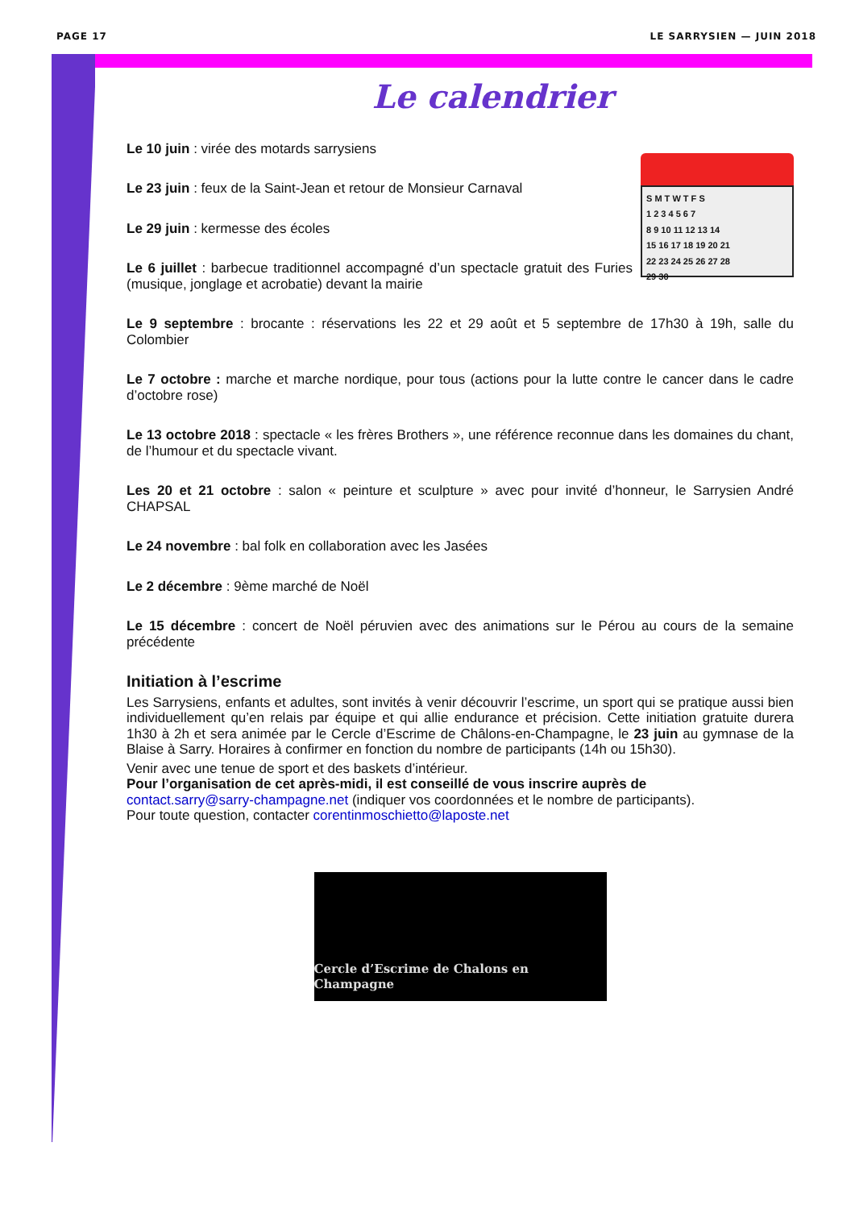PAGE 17 LE SARRYSIEN — JUIN 2018
Le calendrier
S M T W T F S
1 2 3 4 5 6 7
8 9 10 11 12 13 14
15 16 17 18 19 20 21
22 23 24 25 26 27 28
29 30
Le 10 juin : virée des motards sarrysiens
Le 23 juin : feux de la Saint-Jean et retour de Monsieur Carnaval
Le 29 juin : kermesse des écoles
Le 6 juillet : barbecue traditionnel accompagné d’un spectacle gratuit des Furies (musique, jonglage et acrobatie) devant la mairie
Le 9 septembre : brocante : réservations les 22 et 29 août et 5 septembre de 17h30 à 19h, salle du Colombier
Le 7 octobre : marche et marche nordique, pour tous (actions pour la lutte contre le cancer dans le cadre d’octobre rose)
Le 13 octobre 2018 : spectacle « les frères Brothers », une référence reconnue dans les domaines du chant, de l’humour et du spectacle vivant.
Les 20 et 21 octobre : salon « peinture et sculpture » avec pour invité d’honneur, le Sarrysien André CHAPSAL
Le 24 novembre : bal folk en collaboration avec les Jasées
Le 2 décembre : 9ème marché de Noël
Le 15 décembre : concert de Noël péruvien avec des animations sur le Pérou au cours de la semaine précédente
Initiation à l’escrime
Les Sarrysiens, enfants et adultes, sont invités à venir découvrir l’escrime, un sport qui se pratique aussi bien individuellement qu’en relais par équipe et qui allie endurance et précision. Cette initiation gratuite durera 1h30 à 2h et sera animée par le Cercle d’Escrime de Châlons-en-Champagne, le 23 juin au gymnase de la Blaise à Sarry. Horaires à confirmer en fonction du nombre de participants (14h ou 15h30).
Venir avec une tenue de sport et des baskets d’intérieur.
Pour l’organisation de cet après-midi, il est conseillé de vous inscrire auprès de
contact.sarry@sarry-champagne.net (indiquer vos coordonnées et le nombre de participants).
Pour toute question, contacter corentinmoschietto@laposte.net
Cercle d’Escrime de Chalons en Champagne